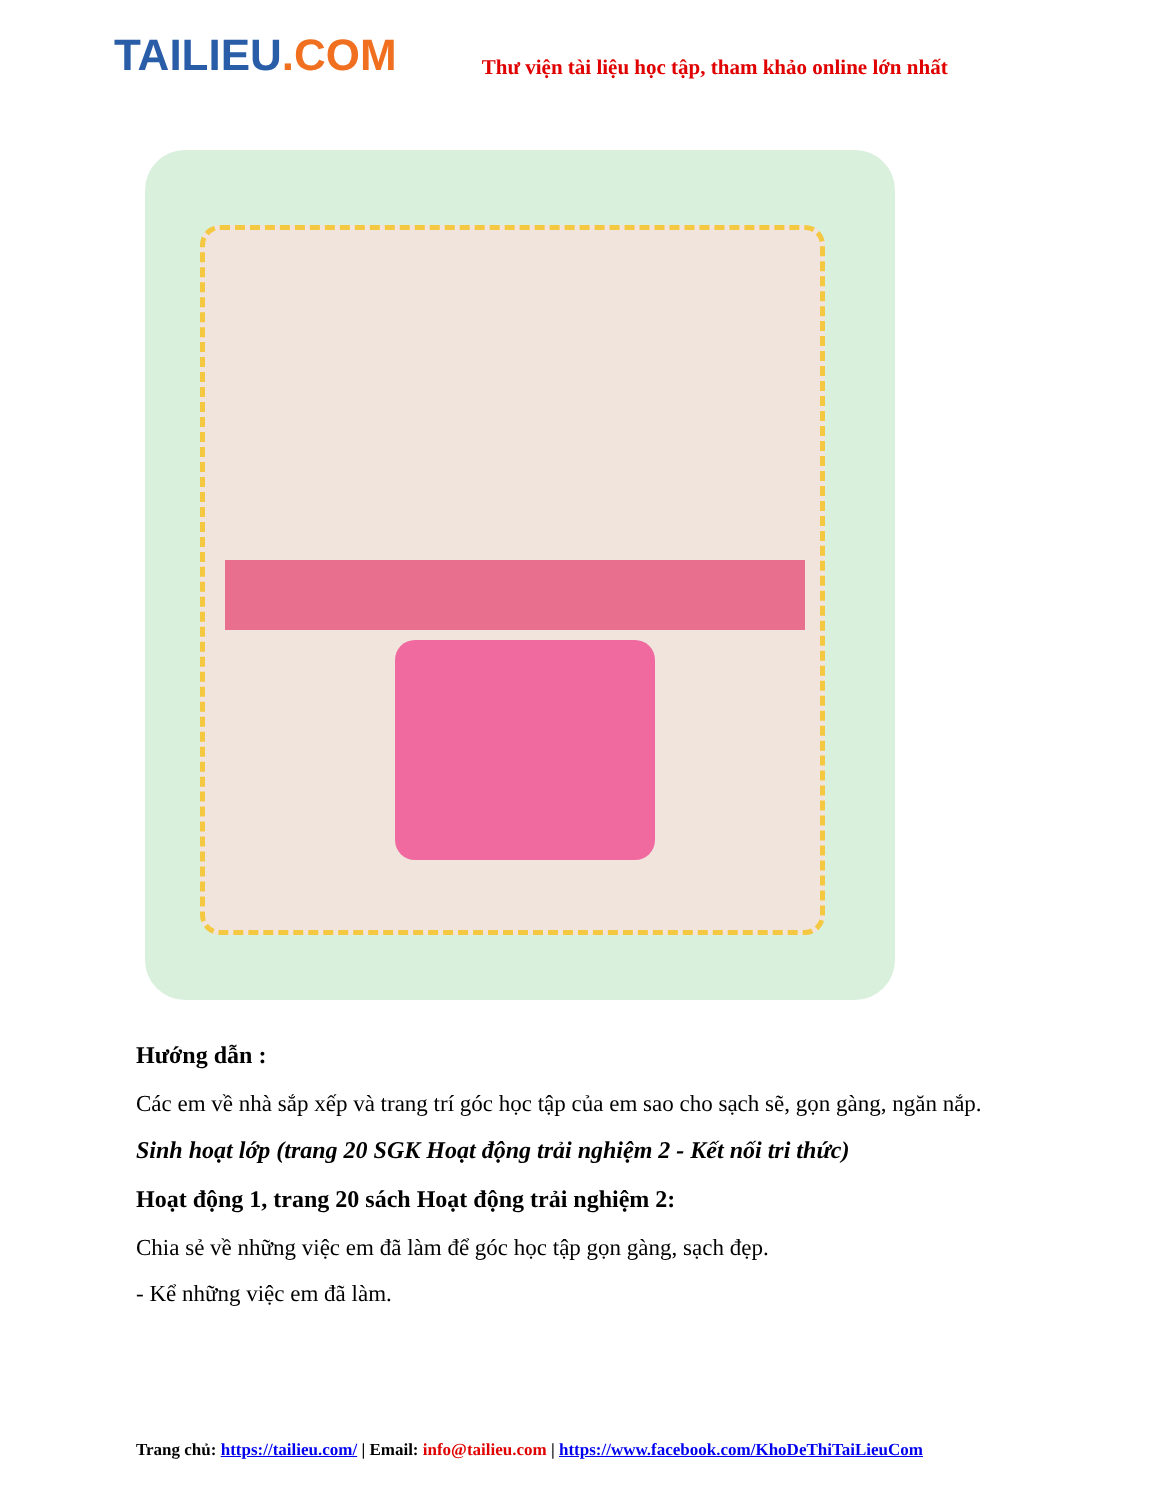TAILIEU.COM
Thư viện tài liệu học tập, tham khảo online lớn nhất
Hướng dẫn :
Các em về nhà sắp xếp và trang trí góc học tập của em sao cho sạch sẽ, gọn gàng, ngăn nắp.
Sinh hoạt lớp (trang 20 SGK Hoạt động trải nghiệm 2 - Kết nối tri thức)
Hoạt động 1, trang 20 sách Hoạt động trải nghiệm 2:
Chia sẻ về những việc em đã làm để góc học tập gọn gàng, sạch đẹp.
- Kể những việc em đã làm.
Trang chủ: https://tailieu.com/ | Email: info@tailieu.com | https://www.facebook.com/KhoDeThiTaiLieuCom